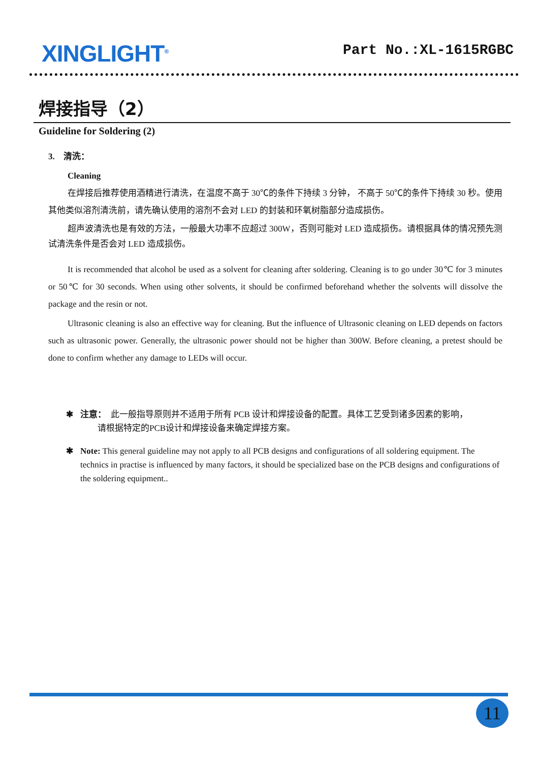XINGLIGHT<sup>®</sup>
Part No.:XL-1615RGBC
焊接指导（2）
Guideline for Soldering (2)
3. 清洗：
Cleaning
在焊接后推荐使用酒精进行清洗，在温度不高于 30℃的条件下持续 3 分钟， 不高于 50℃的条件下持续 30 秒。使用其他类似溶剂清洗前，请先确认使用的溶剂不会对 LED 的封装和环氧树脂部分造成损伤。
超声波清洗也是有效的方法，一般最大功率不应超过 300W，否则可能对 LED 造成损伤。请根据具体的情况预先测试清洗条件是否会对 LED 造成损伤。
It is recommended that alcohol be used as a solvent for cleaning after soldering. Cleaning is to go under 30℃ for 3 minutes or 50℃ for 30 seconds. When using other solvents, it should be confirmed beforehand whether the solvents will dissolve the package and the resin or not.
Ultrasonic cleaning is also an effective way for cleaning. But the influence of Ultrasonic cleaning on LED depends on factors such as ultrasonic power. Generally, the ultrasonic power should not be higher than 300W. Before cleaning, a pretest should be done to confirm whether any damage to LEDs will occur.
✱ 注意： 此一般指导原则并不适用于所有 PCB 设计和焊接设备的配置。具体工艺受到诸多因素的影响，
请根据特定的PCB设计和焊接设备来确定焊接方案。
✱ Note: This general guideline may not apply to all PCB designs and configurations of all soldering equipment. The technics in practise is influenced by many factors, it should be specialized base on the PCB designs and configurations of the soldering equipment..
11